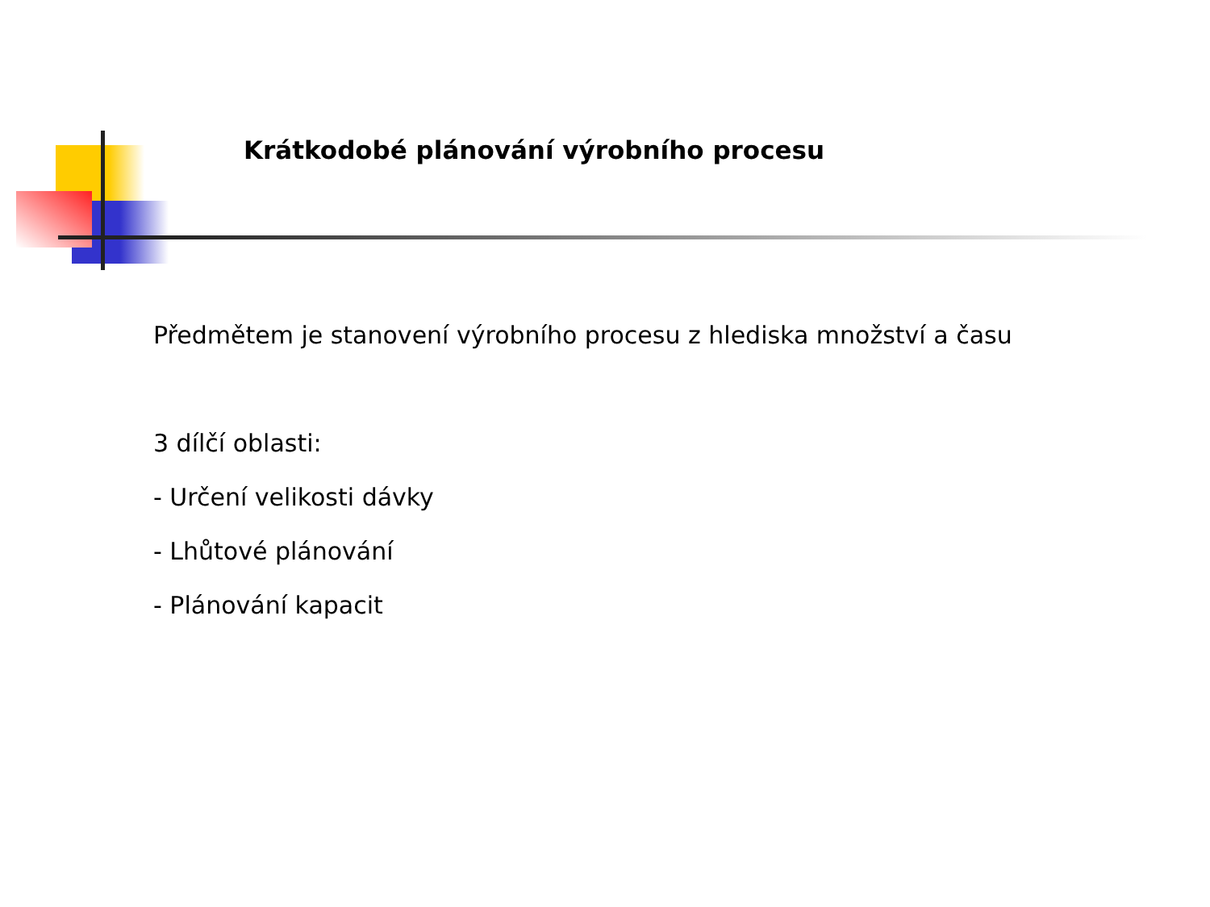Krátkodobé plánování výrobního procesu
Předmětem je stanovení výrobního procesu z hlediska množství a času
3 dílčí oblasti:
- Určení velikosti dávky
- Lhůtové plánování
- Plánování kapacit